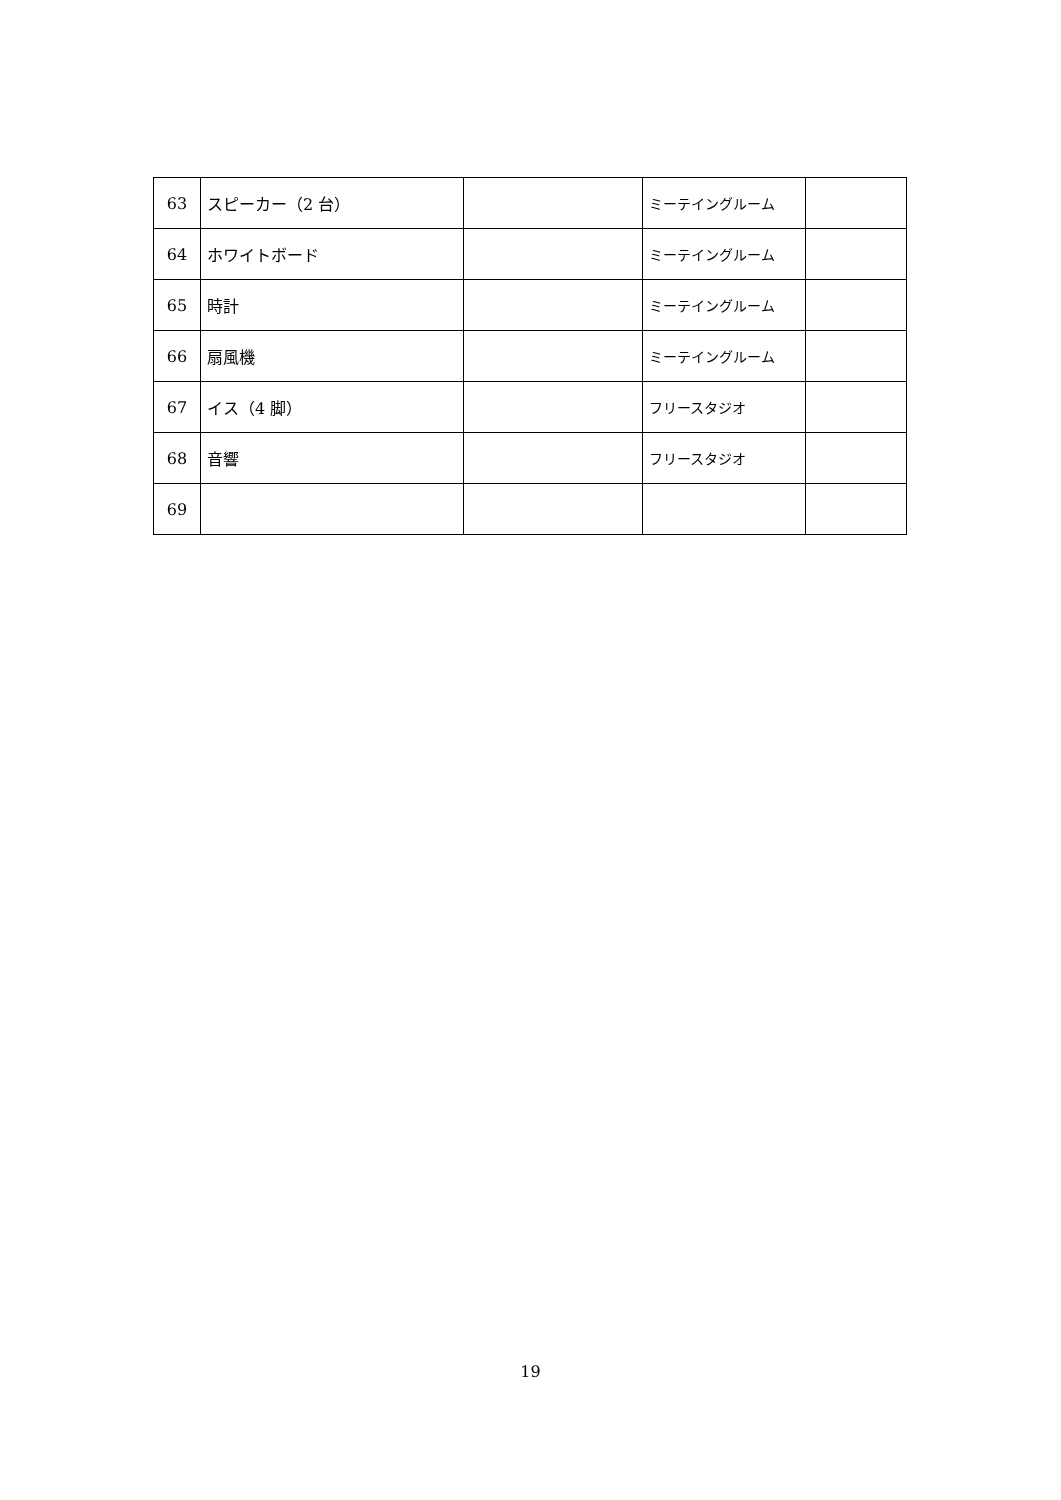| 63 | スピーカー（2 台） | | ミーテイングルーム | |
| 64 | ホワイトボード | | ミーテイングルーム | |
| 65 | 時計 | | ミーテイングルーム | |
| 66 | 扇風機 | | ミーテイングルーム | |
| 67 | イス（4 脚） | | フリースタジオ | |
| 68 | 音響 | | フリースタジオ | |
| 69 | | | | |
19